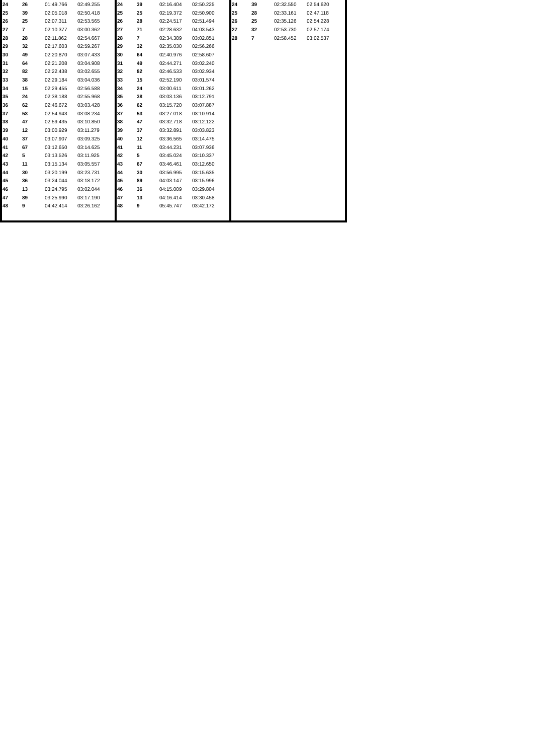| 24 | 26 | 01:49.766 | 02:49.255 |
| 25 | 39 | 02:05.018 | 02:50.418 |
| 26 | 25 | 02:07.311 | 02:53.565 |
| 27 | 7 | 02:10.377 | 03:00.362 |
| 28 | 28 | 02:11.862 | 02:54.667 |
| 29 | 32 | 02:17.603 | 02:59.267 |
| 30 | 49 | 02:20.870 | 03:07.433 |
| 31 | 64 | 02:21.208 | 03:04.908 |
| 32 | 82 | 02:22.438 | 03:02.655 |
| 33 | 38 | 02:29.184 | 03:04.036 |
| 34 | 15 | 02:29.455 | 02:56.588 |
| 35 | 24 | 02:38.188 | 02:55.968 |
| 36 | 62 | 02:46.672 | 03:03.428 |
| 37 | 53 | 02:54.943 | 03:08.234 |
| 38 | 47 | 02:59.435 | 03:10.850 |
| 39 | 12 | 03:00.929 | 03:11.279 |
| 40 | 37 | 03:07.907 | 03:09.325 |
| 41 | 67 | 03:12.650 | 03:14.625 |
| 42 | 5 | 03:13.526 | 03:11.925 |
| 43 | 11 | 03:15.134 | 03:05.557 |
| 44 | 30 | 03:20.199 | 03:23.731 |
| 45 | 36 | 03:24.044 | 03:18.172 |
| 46 | 13 | 03:24.795 | 03:02.044 |
| 47 | 89 | 03:25.990 | 03:17.190 |
| 48 | 9 | 04:42.414 | 03:26.162 |
| 24 | 39 | 02:16.404 | 02:50.225 |
| 25 | 25 | 02:19.372 | 02:50.900 |
| 26 | 28 | 02:24.517 | 02:51.494 |
| 27 | 71 | 02:28.632 | 04:03.543 |
| 28 | 7 | 02:34.389 | 03:02.851 |
| 29 | 32 | 02:35.030 | 02:56.266 |
| 30 | 64 | 02:40.976 | 02:58.607 |
| 31 | 49 | 02:44.271 | 03:02.240 |
| 32 | 82 | 02:46.533 | 03:02.934 |
| 33 | 15 | 02:52.190 | 03:01.574 |
| 34 | 24 | 03:00.611 | 03:01.262 |
| 35 | 38 | 03:03.136 | 03:12.791 |
| 36 | 62 | 03:15.720 | 03:07.887 |
| 37 | 53 | 03:27.018 | 03:10.914 |
| 38 | 47 | 03:32.718 | 03:12.122 |
| 39 | 37 | 03:32.891 | 03:03.823 |
| 40 | 12 | 03:36.565 | 03:14.475 |
| 41 | 11 | 03:44.231 | 03:07.936 |
| 42 | 5 | 03:45.024 | 03:10.337 |
| 43 | 67 | 03:46.461 | 03:12.650 |
| 44 | 30 | 03:56.995 | 03:15.635 |
| 45 | 89 | 04:03.147 | 03:15.996 |
| 46 | 36 | 04:15.009 | 03:29.804 |
| 47 | 13 | 04:16.414 | 03:30.458 |
| 48 | 9 | 05:45.747 | 03:42.172 |
| 24 | 39 | 02:32.550 | 02:54.620 |
| 25 | 28 | 02:33.161 | 02:47.118 |
| 26 | 25 | 02:35.126 | 02:54.228 |
| 27 | 32 | 02:53.730 | 02:57.174 |
| 28 | 7 | 02:58.452 | 03:02.537 |